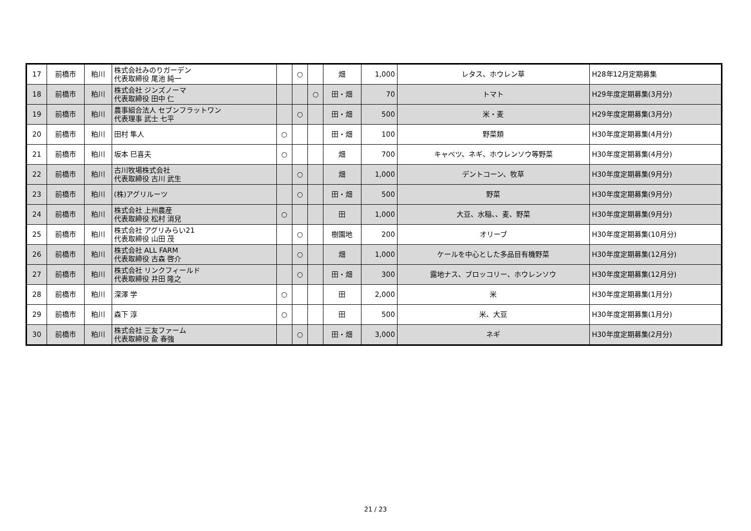| 17 | 前橋市 | 粕川 | 株式会社みのりガーデン 代表取締役 尾池 純一 | | ○ | | 畑 | 1,000 | レタス、ホウレン草 | H28年12月定期募集 |
| 18 | 前橋市 | 粕川 | 株式会社 ジンズノーマ 代表取締役 田中 仁 | | | ○ | 田・畑 | 70 | トマト | H29年度定期募集(3月分) |
| 19 | 前橋市 | 粕川 | 農事組合法人 セブンフラットワン 代表理事 武士 七平 | | ○ | | 田・畑 | 500 | 米・麦 | H29年度定期募集(3月分) |
| 20 | 前橋市 | 粕川 | 田村 隼人 | ○ | | | 田・畑 | 100 | 野菜類 | H30年度定期募集(4月分) |
| 21 | 前橋市 | 粕川 | 坂本 巳喜夫 | ○ | | | 畑 | 700 | キャベツ、ネギ、ホウレンソウ等野菜 | H30年度定期募集(4月分) |
| 22 | 前橋市 | 粕川 | 古川牧場株式会社 代表取締役 古川 武生 | | ○ | | 畑 | 1,000 | デントコーン、牧草 | H30年度定期募集(9月分) |
| 23 | 前橋市 | 粕川 | (株)アグリルーツ | | ○ | | 田・畑 | 500 | 野菜 | H30年度定期募集(9月分) |
| 24 | 前橋市 | 粕川 | 株式会社 上州農産 代表取締役 松村 消兒 | ○ | | | 田 | 1,000 | 大豆、水稲、、麦、野菜 | H30年度定期募集(9月分) |
| 25 | 前橋市 | 粕川 | 株式会社 アグリみらい21 代表取締役 山田 茂 | | ○ | | 樹園地 | 200 | オリーブ | H30年度定期募集(10月分) |
| 26 | 前橋市 | 粕川 | 株式会社 ALL FARM 代表取締役 古森 啓介 | | ○ | | 畑 | 1,000 | ケールを中心とした多品目有機野菜 | H30年度定期募集(12月分) |
| 27 | 前橋市 | 粕川 | 株式会社 リンクフィールド 代表取締役 井田 隆之 | | ○ | | 田・畑 | 300 | 露地ナス、ブロッコリー、ホウレンソウ | H30年度定期募集(12月分) |
| 28 | 前橋市 | 粕川 | 深澤 学 | ○ | | | 田 | 2,000 | 米 | H30年度定期募集(1月分) |
| 29 | 前橋市 | 粕川 | 森下 淳 | ○ | | | 田 | 500 | 米、大豆 | H30年度定期募集(1月分) |
| 30 | 前橋市 | 粕川 | 株式会社 三友ファーム 代表取締役 兪 春強 | | ○ | | 田・畑 | 3,000 | ネギ | H30年度定期募集(2月分) |
21 / 23